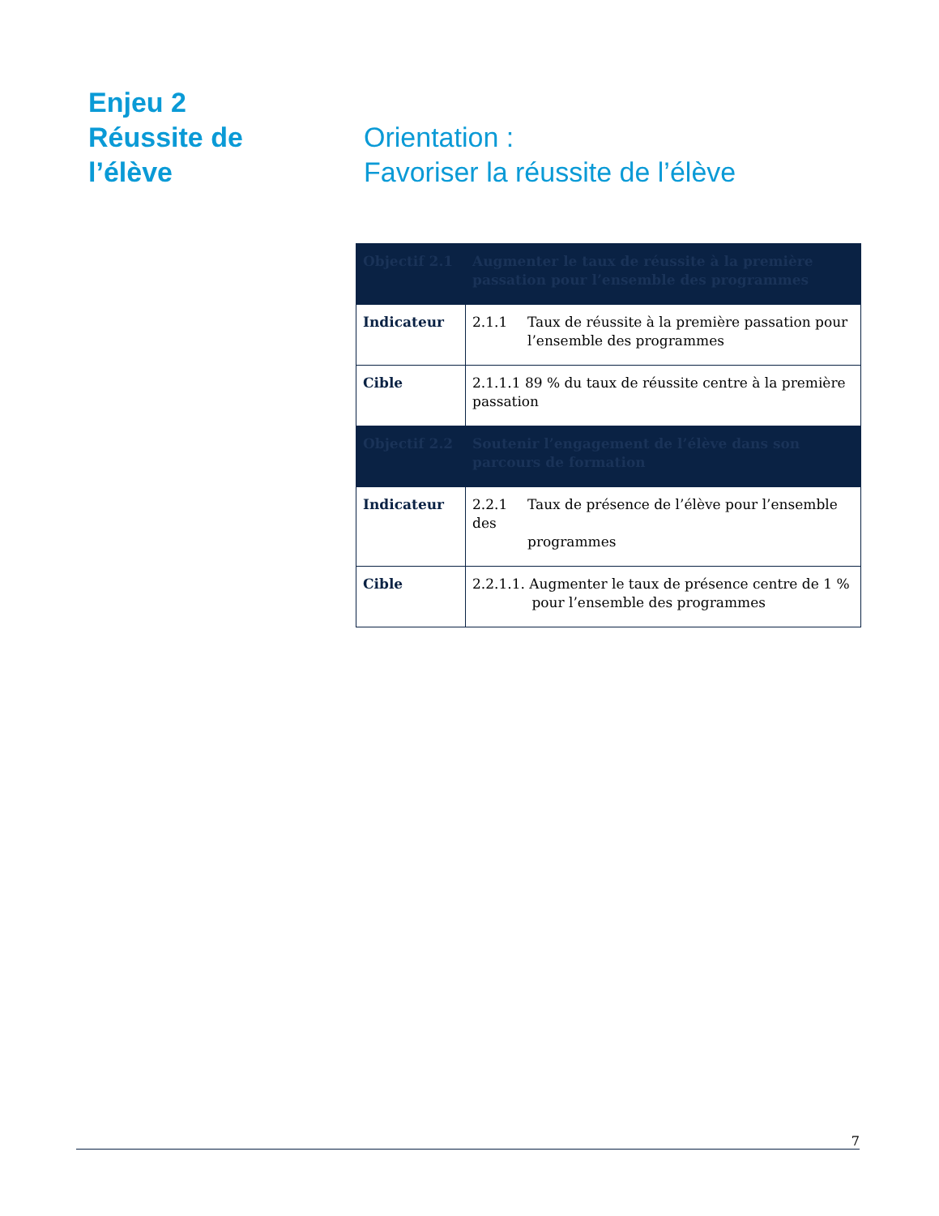Enjeu 2
Réussite de
l’élève
Orientation :
Favoriser la réussite de l’élève
| Objectif 2.1 | Augmenter le taux de réussite à la première passation pour l’ensemble des programmes |
| Indicateur | 2.1.1 Taux de réussite à la première passation pour l’ensemble des programmes |
| Cible | 2.1.1.1 89 % du taux de réussite centre à la première passation |
| Objectif 2.2 | Soutenir l’engagement de l’élève dans son parcours de formation |
| Indicateur | 2.2.1 Taux de présence de l’élève pour l’ensemble des programmes |
| Cible | 2.2.1.1. Augmenter le taux de présence centre de 1 % pour l’ensemble des programmes |
7